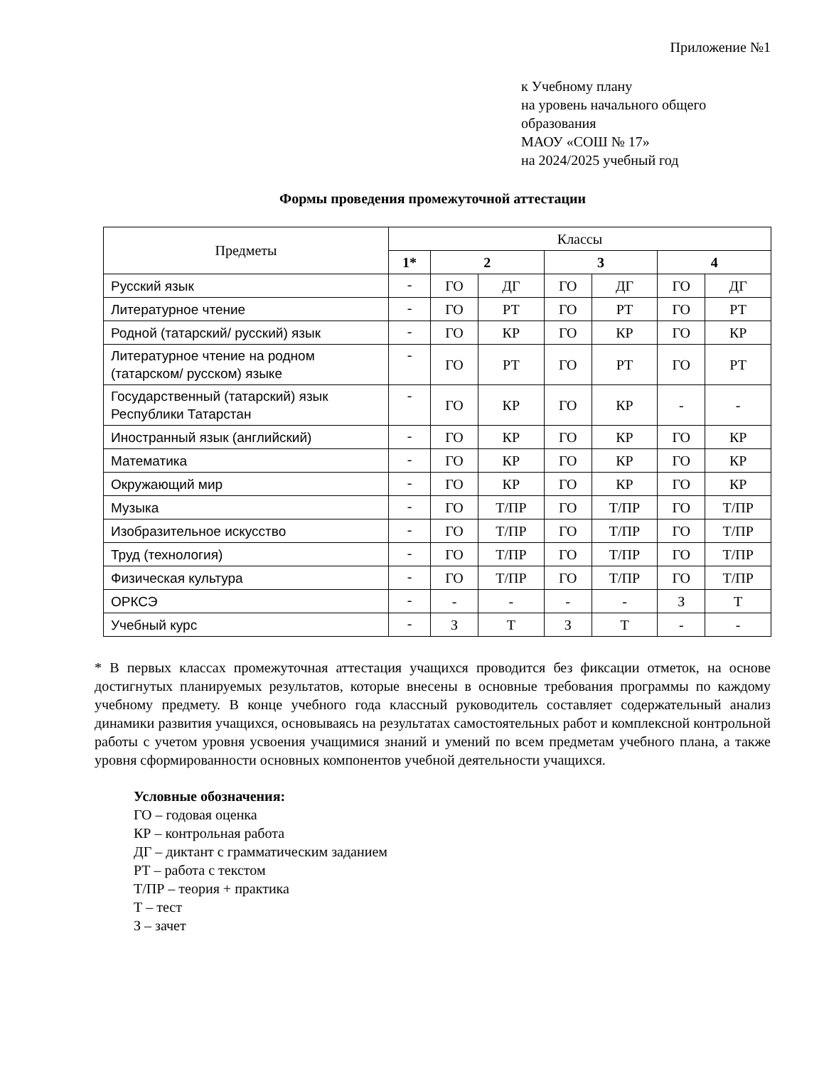Приложение №1
к Учебному плану
на уровень начального общего
образования
МАОУ «СОШ № 17»
на 2024/2025 учебный год
Формы проведения промежуточной аттестации
| Предметы | Классы | | | | | | |
| --- | --- | --- | --- | --- | --- | --- | --- |
| | 1* | 2 | | 3 | | 4 | |
| Русский язык | - | ГО | ДГ | ГО | ДГ | ГО | ДГ |
| Литературное чтение | - | ГО | РТ | ГО | РТ | ГО | РТ |
| Родной (татарский/ русский) язык | - | ГО | КР | ГО | КР | ГО | КР |
| Литературное чтение на родном (татарском/ русском) языке | - | ГО | РТ | ГО | РТ | ГО | РТ |
| Государственный (татарский) язык Республики Татарстан | - | ГО | КР | ГО | КР | - | - |
| Иностранный язык (английский) | - | ГО | КР | ГО | КР | ГО | КР |
| Математика | - | ГО | КР | ГО | КР | ГО | КР |
| Окружающий мир | - | ГО | КР | ГО | КР | ГО | КР |
| Музыка | - | ГО | Т/ПР | ГО | Т/ПР | ГО | Т/ПР |
| Изобразительное искусство | - | ГО | Т/ПР | ГО | Т/ПР | ГО | Т/ПР |
| Труд (технология) | - | ГО | Т/ПР | ГО | Т/ПР | ГО | Т/ПР |
| Физическая культура | - | ГО | Т/ПР | ГО | Т/ПР | ГО | Т/ПР |
| ОРКСЭ | - | - | - | - | - | З | Т |
| Учебный курс | - | З | Т | З | Т | - | - |
* В первых классах промежуточная аттестация учащихся проводится без фиксации отметок, на основе достигнутых планируемых результатов, которые внесены в основные требования программы по каждому учебному предмету. В конце учебного года классный руководитель составляет содержательный анализ динамики развития учащихся, основываясь на результатах самостоятельных работ и комплексной контрольной работы с учетом уровня усвоения учащимися знаний и умений по всем предметам учебного плана, а также уровня сформированности основных компонентов учебной деятельности учащихся.
Условные обозначения:
ГО – годовая оценка
КР – контрольная работа
ДГ – диктант с грамматическим заданием
РТ – работа с текстом
Т/ПР – теория + практика
Т – тест
З – зачет